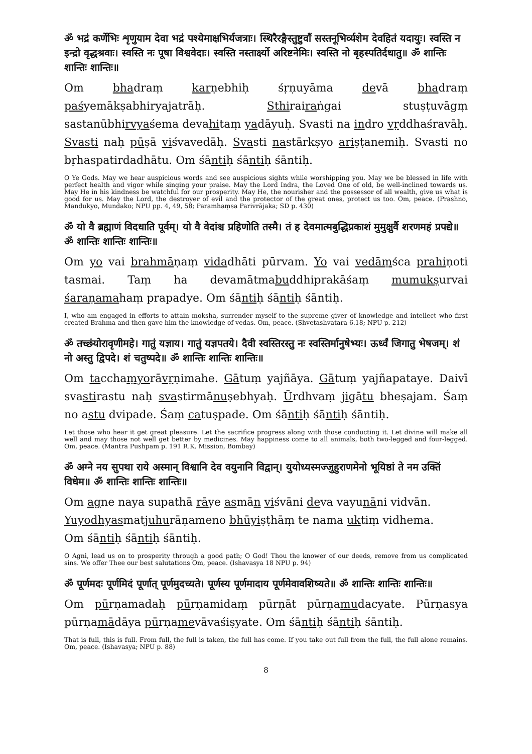ॐ भद्रं कर्णेभिः शृणुयाम देवा भद्रं पश्येमाक्षभिर्यजत्राः। स्थिरैरङ्गैस्तुष्टुवाँ सस्तनूभिर्व्यशेम देवहितं यदायुः। स्वस्ति न इन्द्रो वृद्धश्रवाः। स्वस्ति नः पूषा विश्ववेदाः। स्वस्ति नस्तार्क्ष्यो अरिष्टनेमिः। स्वस्ति नो बृहस्पतिर्दधातु॥ ॐ शान्तिः शान्तिः शान्तिः॥
Om bhadraṃ karṇebhiḥ śṛṇuyāma devā bhadraṃ paśyemākṣabhiryajatrāḥ. Sthirairaṅgai stuṣṭuvāgṃ sastanūbhirvyaśema devahitaṃ yadāyuḥ. Svasti na indro vṛddhaśravāḥ. Svasti naḥ pūṣā viśvavedāḥ. Svasti nastārkṣyo ariṣṭanemiḥ. Svasti no bṛhaspatirdadhātu. Om śāntiḥ śāntiḥ śāntiḥ.
O Ye Gods. May we hear auspicious words and see auspicious sights while worshipping you. May we be blessed in life with perfect health and vigor while singing your praise. May the Lord Indra, the Loved One of old, be well-inclined towards us. May He in his kindness be watchful for our prosperity. May He, the nourisher and the possessor of all wealth, give us what is good for us. May the Lord, the destroyer of evil and the protector of the great ones, protect us too. Om, peace. (Prashno, Mandukyo, Mundako; NPU pp. 4, 49, 58; Paramhaṃsa Parivrājaka; SD p. 430)
ॐ यो वै ब्रह्माणं विदधाति पूर्वम्। यो वै वेदांश्च प्रहिणोति तस्मै। तं ह देवमात्मबुद्धिप्रकाशं मुमुक्षुर्वै शरणमहं प्रपद्ये॥ ॐ शान्तिः शान्तिः शान्तिः॥
Om yo vai brahmāṇaṃ vidadhāti pūrvam. Yo vai vedāṃśca prahiṇoti tasmai. Taṃ ha devamātmabuddhiprakāśaṃ mumukṣurvai śaraṇamahaṃ prapadye. Om śāntiḥ śāntiḥ śāntiḥ.
I, who am engaged in efforts to attain moksha, surrender myself to the supreme giver of knowledge and intellect who first created Brahma and then gave him the knowledge of vedas. Om, peace. (Shvetashvatara 6.18; NPU p. 212)
ॐ तच्छंयोरावृणीमहे। गातुं यज्ञाय। गातुं यज्ञपतये। दैवी स्वस्तिरस्तु नः स्वस्तिर्मानुषेभ्यः। ऊर्ध्वं जिगातु भेषजम्। शं नो अस्तु द्विपदे। शं चतुष्पदे॥ ॐ शान्तिः शान्तिः शान्तिः॥
Om tacchaṃyorāvṛṇimahe. Gātuṃ yajñāya. Gātuṃ yajñapataye. Daivī svastirastu naḥ svastirmānuṣebhyaḥ. Ūrdhvaṃ jigātu bheṣajam. Śaṃ no astu dvipade. Śaṃ catuṣpade. Om śāntiḥ śāntiḥ śāntiḥ.
Let those who hear it get great pleasure. Let the sacrifice progress along with those conducting it. Let divine will make all well and may those not well get better by medicines. May happiness come to all animals, both two-legged and four-legged. Om, peace. (Mantra Pushpam p. 191 R.K. Mission, Bombay)
ॐ अग्ने नय सुपथा राये अस्मान् विश्वानि देव वयुनानि विद्वान्। युयोध्यस्मज्जुहुराणमेनो भूयिष्ठां ते नम उक्तिं विधेम॥ ॐ शान्तिः शान्तिः शान्तिः॥
Om agne naya supathā rāye asmān viśvāni deva vayunāni vidvān.
Yuyodhyasmatjuhurāṇameno bhūyiṣṭhāṃ te nama uktiṃ vidhema.
Om śāntiḥ śāntiḥ śāntiḥ.
O Agni, lead us on to prosperity through a good path; O God! Thou the knower of our deeds, remove from us complicated sins. We offer Thee our best salutations Om, peace. (Ishavasya 18 NPU p. 94)
ॐ पूर्णमदः पूर्णमिदं पूर्णात् पूर्णमुदच्यते। पूर्णस्य पूर्णमादाय पूर्णमेवावशिष्यते॥ ॐ शान्तिः शान्तिः शान्तिः॥
Om pūrṇamadaḥ pūrṇamidaṃ pūrṇāt pūrṇamudacyate. Pūrṇasya pūrṇamādāya pūrṇamevāvaśiṣyate. Om śāntiḥ śāntiḥ śāntiḥ.
That is full, this is full. From full, the full is taken, the full has come. If you take out full from the full, the full alone remains. Om, peace. (Ishavasya; NPU p. 88)
8